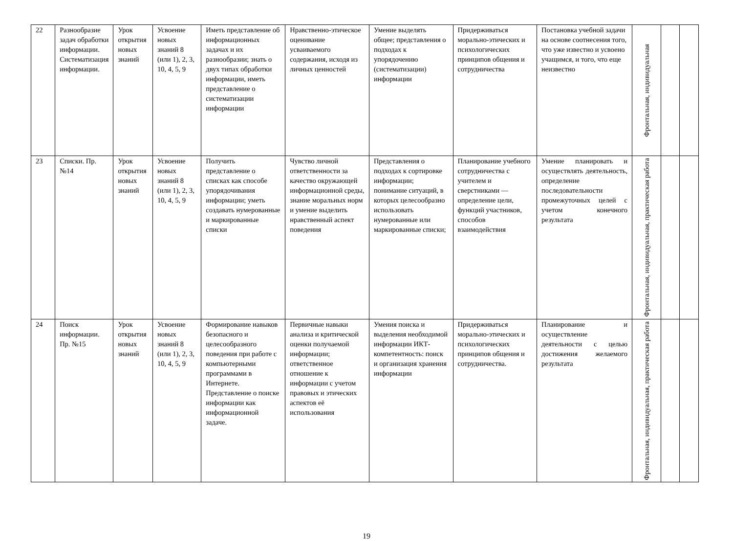| 22 | Разнообразие задач обработки информации. Систематизация информации. | Урок открытия новых знаний | Усвоение новых знаний 8 (или 1), 2, 3, 10, 4, 5, 9 | Иметь представление об информационных задачах и их разнообразии; знать о двух типах обработки информации, иметь представление о систематизации информации | Нравственно-этическое оценивание усваиваемого содержания, исходя из личных ценностей | Умение выделять общее; представления о подходах к упорядочению (систематизации) информации | Придерживаться морально-этических и психологических принципов общения и сотрудничества | Постановка учебной задачи на основе соотнесения того, что уже известно и усвоено учащимся, и того, что еще неизвестно | Фронтальная, индивидуальная | | |
| 23 | Списки. Пр. №14 | Урок открытия новых знаний | Усвоение новых знаний 8 (или 1), 2, 3, 10, 4, 5, 9 | Получить представление о списках как способе упорядочивания информации; уметь создавать нумерованные и маркированные списки | Чувство личной ответственности за качество окружающей информационной среды, знание моральных норм и умение выделить нравственный аспект поведения | Представления о подходах к сортировке информации; понимание ситуаций, в которых целесообразно использовать нумерованные или маркированные списки; | Планирование учебного сотрудничества с учителем и сверстниками — определение цели, функций участников, способов взаимодействия | Умение планировать и осуществлять деятельность, определение последовательности промежуточных целей с учетом конечного результата | Фронтальная, индивидуальная, практическая работа | | |
| 24 | Поиск информации. Пр. №15 | Урок открытия новых знаний | Усвоение новых знаний 8 (или 1), 2, 3, 10, 4, 5, 9 | Формирование навыков безопасного и целесообразного поведения при работе с компьютерными программами в Интернете. Представление о поиске информации как информационной задаче. | Первичные навыки анализа и критической оценки получаемой информации; ответственное отношение к информации с учетом правовых и этических аспектов её использования | Умения поиска и выделения необходимой информации ИКТ-компетентность: поиск и организация хранения информации | Придерживаться морально-этических и психологических принципов общения и сотрудничества. | Планирование и осуществление деятельности с целью достижения желаемого результата | Фронтальная, индивидуальная, практическая работа | | |
19